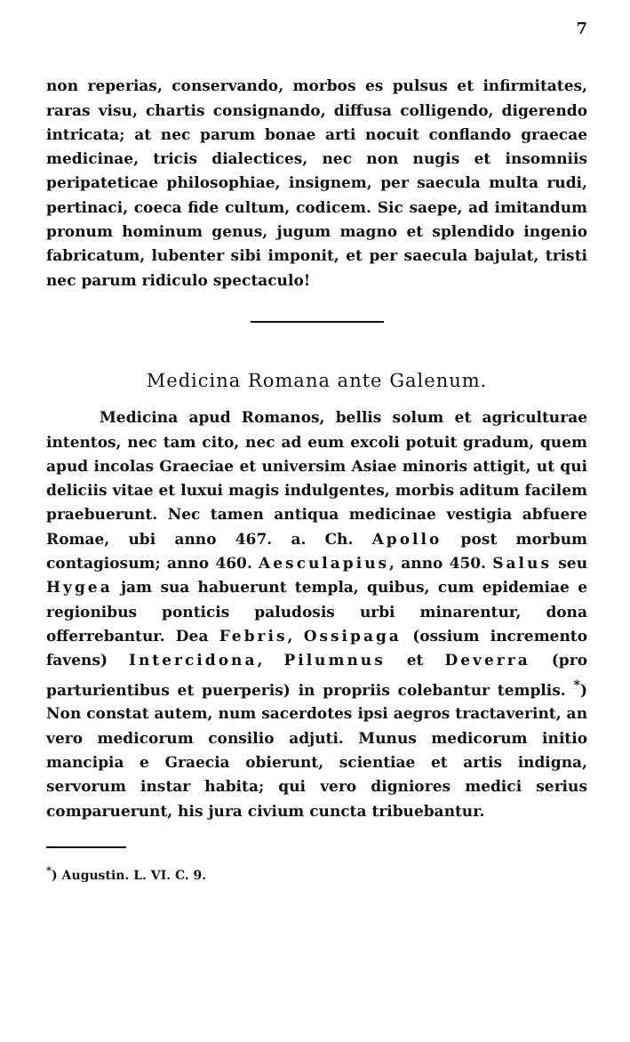7
non reperias, conservando, morbos es pulsus et infirmitates, raras visu, chartis consignando, diffusa colligendo, digerendo intricata; at nec parum bonae arti nocuit conflando graecae medicinae, tricis dialectices, nec non nugis et insomniis peripateticae philosophiae, insignem, per saecula multa rudi, pertinaci, coeca fide cultum, codicem. Sic saepe, ad imitandum pronum hominum genus, jugum magno et splendido ingenio fabricatum, lubenter sibi imponit, et per saecula bajulat, tristi nec parum ridiculo spectaculo!
Medicina Romana ante Galenum.
Medicina apud Romanos, bellis solum et agriculturae intentos, nec tam cito, nec ad eum excoli potuit gradum, quem apud incolas Graeciae et universim Asiae minoris attigit, ut qui deliciis vitae et luxui magis indulgentes, morbis aditum facilem praebuerunt. Nec tamen antiqua medicinae vestigia abfuere Romae, ubi anno 467. a. Ch. Apollo post morbum contagiosum; anno 460. Aesculapius, anno 450. Salus seu Hygea jam sua habuerunt templa, quibus, cum epidemiae e regionibus ponticis paludosis urbi minarentur, dona offerrebantur. Dea Febris, Ossipaga (ossium incremento favens) Intercidona, Pilumnus et Deverra (pro parturientibus et puerperis) in propriis colebantur templis. <sup>*</sup>) Non constat autem, num sacerdotes ipsi aegros tractaverint, an vero medicorum consilio adjuti. Munus medicorum initio mancipia e Graecia obierunt, scientiae et artis indigna, servorum instar habita; qui vero digniores medici serius comparuerunt, his jura civium cuncta tribuebantur.
<sup>*</sup>) Augustin. L. VI. C. 9.